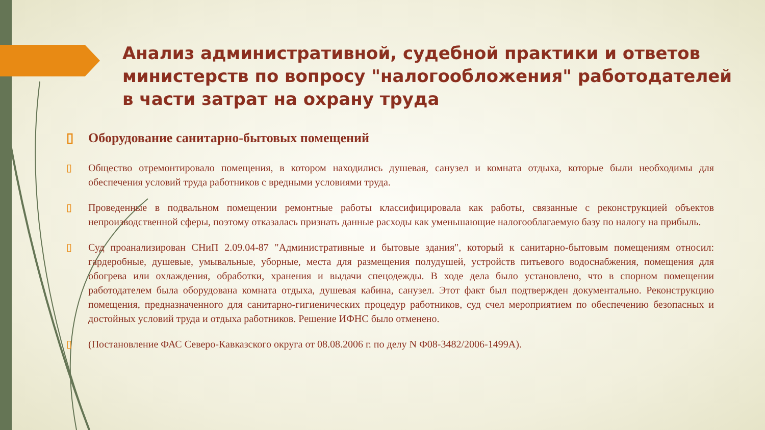Анализ административной, судебной практики и ответов министерств по вопросу "налогообложения" работодателей в части затрат на охрану труда
▯ Оборудование санитарно-бытовых помещений
▯ Общество отремонтировало помещения, в котором находились душевая, санузел и комната отдыха, которые были необходимы для обеспечения условий труда работников с вредными условиями труда.
▯ Проведенные в подвальном помещении ремонтные работы классифицировала как работы, связанные с реконструкцией объектов непроизводственной сферы, поэтому отказалась признать данные расходы как уменьшающие налогооблагаемую базу по налогу на прибыль.
▯ Суд проанализирован СНиП 2.09.04-87 "Административные и бытовые здания", который к санитарно-бытовым помещениям относил: гардеробные, душевые, умывальные, уборные, места для размещения полудушей, устройств питьевого водоснабжения, помещения для обогрева или охлаждения, обработки, хранения и выдачи спецодежды. В ходе дела было установлено, что в спорном помещении работодателем была оборудована комната отдыха, душевая кабина, санузел. Этот факт был подтвержден документально. Реконструкцию помещения, предназначенного для санитарно-гигиенических процедур работников, суд счел мероприятием по обеспечению безопасных и достойных условий труда и отдыха работников. Решение ИФНС было отменено.
▯ (Постановление ФАС Северо-Кавказского округа от 08.08.2006 г. по делу N Ф08-3482/2006-1499А).